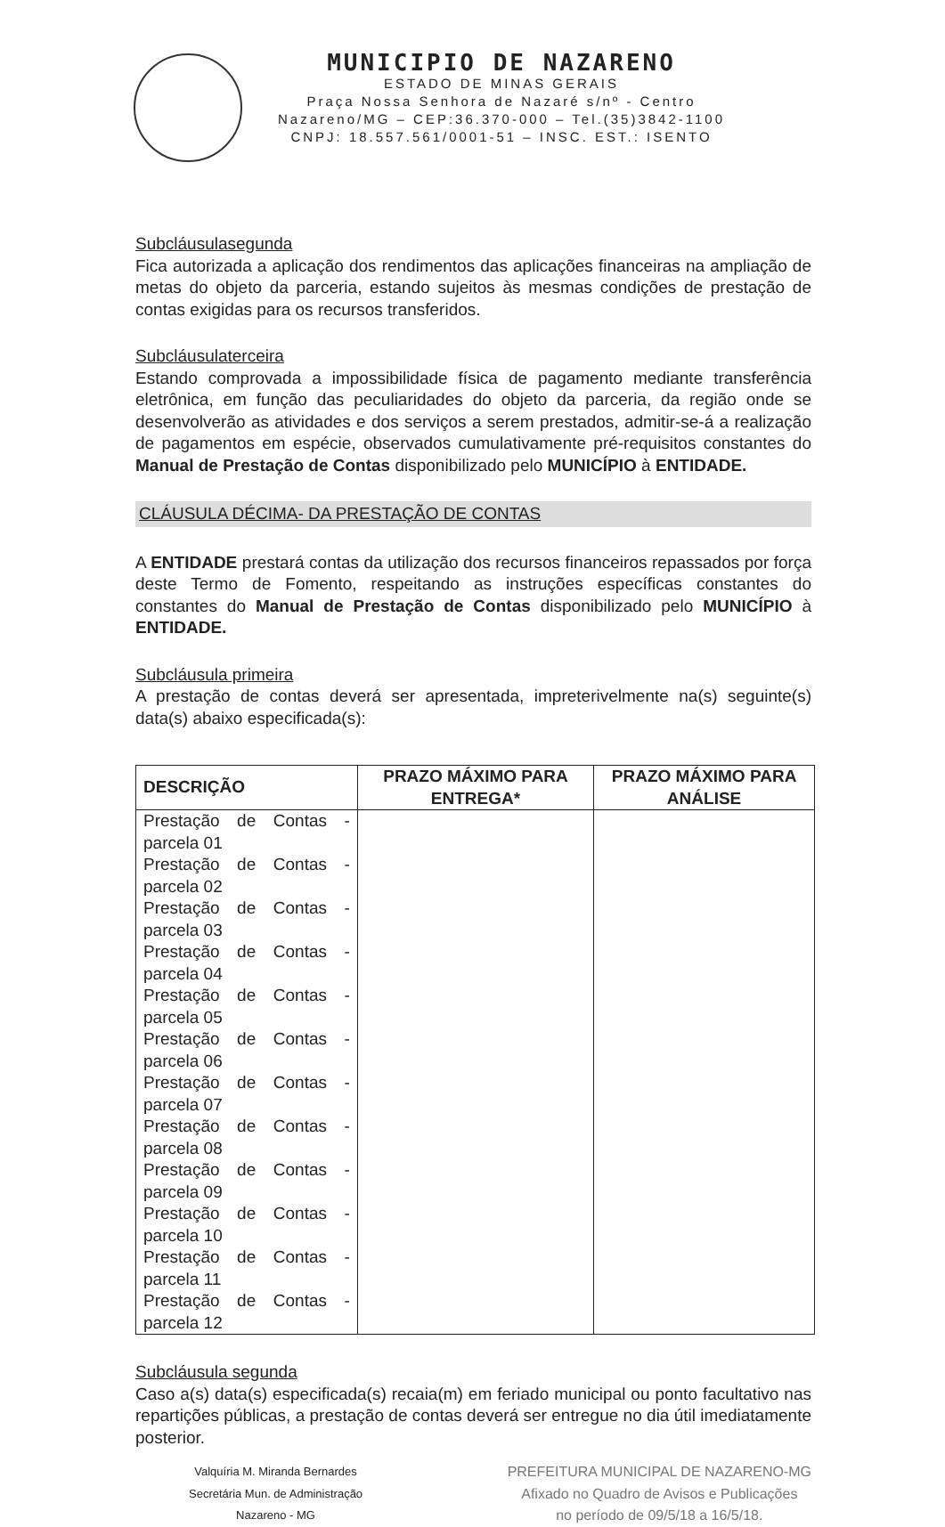MUNICIPIO DE NAZARENO
ESTADO DE MINAS GERAIS
Praça Nossa Senhora de Nazaré s/nº - Centro
Nazareno/MG – CEP:36.370-000 – Tel.(35)3842-1100
CNPJ: 18.557.561/0001-51 – INSC. EST.: ISENTO
Subcláusulasegunda
Fica autorizada a aplicação dos rendimentos das aplicações financeiras na ampliação de metas do objeto da parceria, estando sujeitos às mesmas condições de prestação de contas exigidas para os recursos transferidos.
Subcláusulaterceira
Estando comprovada a impossibilidade física de pagamento mediante transferência eletrônica, em função das peculiaridades do objeto da parceria, da região onde se desenvolverão as atividades e dos serviços a serem prestados, admitir-se-á a realização de pagamentos em espécie, observados cumulativamente pré-requisitos constantes do Manual de Prestação de Contas disponibilizado pelo MUNICÍPIO à ENTIDADE.
CLÁUSULA DÉCIMA- DA PRESTAÇÃO DE CONTAS
A ENTIDADE prestará contas da utilização dos recursos financeiros repassados por força deste Termo de Fomento, respeitando as instruções específicas constantes do constantes do Manual de Prestação de Contas disponibilizado pelo MUNICÍPIO à ENTIDADE.
Subcláusula primeira
A prestação de contas deverá ser apresentada, impreterivelmente na(s) seguinte(s) data(s) abaixo especificada(s):
| DESCRIÇÃO | PRAZO MÁXIMO PARA ENTREGA* | PRAZO MÁXIMO PARA ANÁLISE |
| --- | --- | --- |
| Prestação de Contas - parcela 01 Prestação de Contas - parcela 02 Prestação de Contas - parcela 03 Prestação de Contas - parcela 04 Prestação de Contas - parcela 05 Prestação de Contas - parcela 06 Prestação de Contas - parcela 07 Prestação de Contas - parcela 08 Prestação de Contas - parcela 09 Prestação de Contas - parcela 10 Prestação de Contas - parcela 11 Prestação de Contas - parcela 12 | | |
Subcláusula segunda
Caso a(s) data(s) especificada(s) recaia(m) em feriado municipal ou ponto facultativo nas repartições públicas, a prestação de contas deverá ser entregue no dia útil imediatamente posterior.
Valquíria M. Miranda Bernardes
Secretária Mun. de Administração
Nazareno - MG
PREFEITURA MUNICIPAL DE NAZARENO-MG
Afixado no Quadro de Avisos e Publicações
no período de 09/5/18 a 16/5/18.